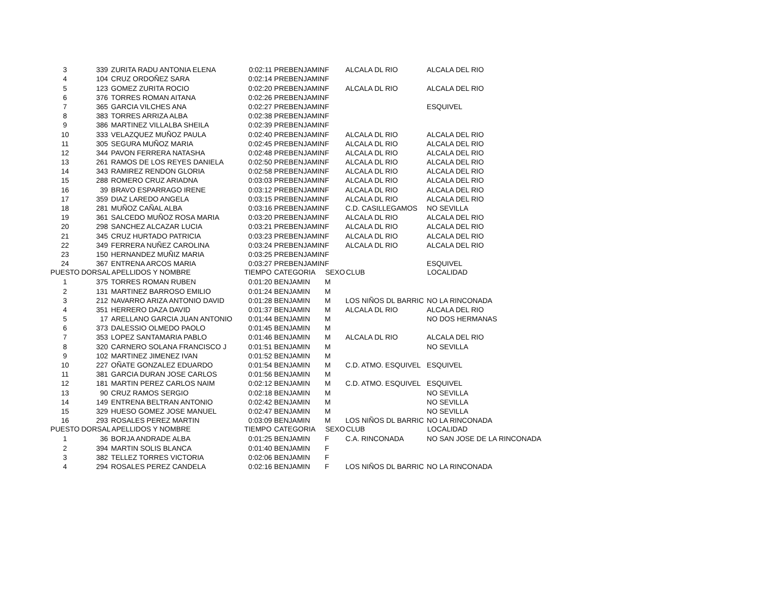| 3 | 339 | ZURITA RADU ANTONIA ELENA | 0:02:11 | PREBENJAMIN | F | ALCALA DL RIO | ALCALA DEL RIO |
| 4 | 104 | CRUZ ORDOÑEZ SARA | 0:02:14 | PREBENJAMIN | F | | |
| 5 | 123 | GOMEZ ZURITA ROCIO | 0:02:20 | PREBENJAMIN | F | ALCALA DL RIO | ALCALA DEL RIO |
| 6 | 376 | TORRES ROMAN AITANA | 0:02:26 | PREBENJAMIN | F | | |
| 7 | 365 | GARCIA VILCHES ANA | 0:02:27 | PREBENJAMIN | F | | ESQUIVEL |
| 8 | 383 | TORRES ARRIZA ALBA | 0:02:38 | PREBENJAMIN | F | | |
| 9 | 386 | MARTINEZ VILLALBA SHEILA | 0:02:39 | PREBENJAMIN | F | | |
| 10 | 333 | VELAZQUEZ MUÑOZ PAULA | 0:02:40 | PREBENJAMIN | F | ALCALA DL RIO | ALCALA DEL RIO |
| 11 | 305 | SEGURA MUÑOZ MARIA | 0:02:45 | PREBENJAMIN | F | ALCALA DL RIO | ALCALA DEL RIO |
| 12 | 344 | PAVON FERRERA NATASHA | 0:02:48 | PREBENJAMIN | F | ALCALA DL RIO | ALCALA DEL RIO |
| 13 | 261 | RAMOS DE LOS REYES DANIELA | 0:02:50 | PREBENJAMIN | F | ALCALA DL RIO | ALCALA DEL RIO |
| 14 | 343 | RAMIREZ RENDON GLORIA | 0:02:58 | PREBENJAMIN | F | ALCALA DL RIO | ALCALA DEL RIO |
| 15 | 288 | ROMERO CRUZ ARIADNA | 0:03:03 | PREBENJAMIN | F | ALCALA DL RIO | ALCALA DEL RIO |
| 16 | 39 | BRAVO ESPARRAGO IRENE | 0:03:12 | PREBENJAMIN | F | ALCALA DL RIO | ALCALA DEL RIO |
| 17 | 359 | DIAZ LAREDO ANGELA | 0:03:15 | PREBENJAMIN | F | ALCALA DL RIO | ALCALA DEL RIO |
| 18 | 281 | MUÑOZ CAÑAL ALBA | 0:03:16 | PREBENJAMIN | F | C.D. CASILLEGAMOS | NO SEVILLA |
| 19 | 361 | SALCEDO MUÑOZ ROSA MARIA | 0:03:20 | PREBENJAMIN | F | ALCALA DL RIO | ALCALA DEL RIO |
| 20 | 298 | SANCHEZ ALCAZAR LUCIA | 0:03:21 | PREBENJAMIN | F | ALCALA DL RIO | ALCALA DEL RIO |
| 21 | 345 | CRUZ HURTADO PATRICIA | 0:03:23 | PREBENJAMIN | F | ALCALA DL RIO | ALCALA DEL RIO |
| 22 | 349 | FERRERA NUÑEZ CAROLINA | 0:03:24 | PREBENJAMIN | F | ALCALA DL RIO | ALCALA DEL RIO |
| 23 | 150 | HERNANDEZ MUÑIZ MARIA | 0:03:25 | PREBENJAMIN | F | | |
| 24 | 367 | ENTRENA ARCOS MARIA | 0:03:27 | PREBENJAMIN | F | | ESQUIVEL |
| PUESTO | DORSAL | APELLIDOS Y NOMBRE | TIEMPO | CATEGORIA | SEXO | CLUB | LOCALIDAD |
| 1 | 375 | TORRES ROMAN RUBEN | 0:01:20 | BENJAMIN | M | | |
| 2 | 131 | MARTINEZ BARROSO EMILIO | 0:01:24 | BENJAMIN | M | | |
| 3 | 212 | NAVARRO ARIZA ANTONIO DAVID | 0:01:28 | BENJAMIN | M | LOS NIÑOS DL BARRIC | NO LA RINCONADA |
| 4 | 351 | HERRERO DAZA DAVID | 0:01:37 | BENJAMIN | M | ALCALA DL RIO | ALCALA DEL RIO |
| 5 | 17 | ARELLANO GARCIA JUAN ANTONIO | 0:01:44 | BENJAMIN | M | | NO DOS HERMANAS |
| 6 | 373 | DALESSIO OLMEDO PAOLO | 0:01:45 | BENJAMIN | M | | |
| 7 | 353 | LOPEZ SANTAMARIA PABLO | 0:01:46 | BENJAMIN | M | ALCALA DL RIO | ALCALA DEL RIO |
| 8 | 320 | CARNERO SOLANA FRANCISCO J | 0:01:51 | BENJAMIN | M | | NO SEVILLA |
| 9 | 102 | MARTINEZ JIMENEZ IVAN | 0:01:52 | BENJAMIN | M | | |
| 10 | 227 | OÑATE GONZALEZ EDUARDO | 0:01:54 | BENJAMIN | M | C.D. ATMO. ESQUIVEL | ESQUIVEL |
| 11 | 381 | GARCIA DURAN JOSE CARLOS | 0:01:56 | BENJAMIN | M | | |
| 12 | 181 | MARTIN PEREZ CARLOS NAIM | 0:02:12 | BENJAMIN | M | C.D. ATMO. ESQUIVEL | ESQUIVEL |
| 13 | 90 | CRUZ RAMOS SERGIO | 0:02:18 | BENJAMIN | M | | NO SEVILLA |
| 14 | 149 | ENTRENA BELTRAN ANTONIO | 0:02:42 | BENJAMIN | M | | NO SEVILLA |
| 15 | 329 | HUESO GOMEZ JOSE MANUEL | 0:02:47 | BENJAMIN | M | | NO SEVILLA |
| 16 | 293 | ROSALES PEREZ MARTIN | 0:03:09 | BENJAMIN | M | LOS NIÑOS DL BARRIC | NO LA RINCONADA |
| PUESTO | DORSAL | APELLIDOS Y NOMBRE | TIEMPO | CATEGORIA | SEXO | CLUB | LOCALIDAD |
| 1 | 36 | BORJA ANDRADE ALBA | 0:01:25 | BENJAMIN | F | C.A. RINCONADA | NO SAN JOSE DE LA RINCONADA |
| 2 | 394 | MARTIN SOLIS BLANCA | 0:01:40 | BENJAMIN | F | | |
| 3 | 382 | TELLEZ TORRES VICTORIA | 0:02:06 | BENJAMIN | F | | |
| 4 | 294 | ROSALES PEREZ CANDELA | 0:02:16 | BENJAMIN | F | LOS NIÑOS DL BARRIC | NO LA RINCONADA |